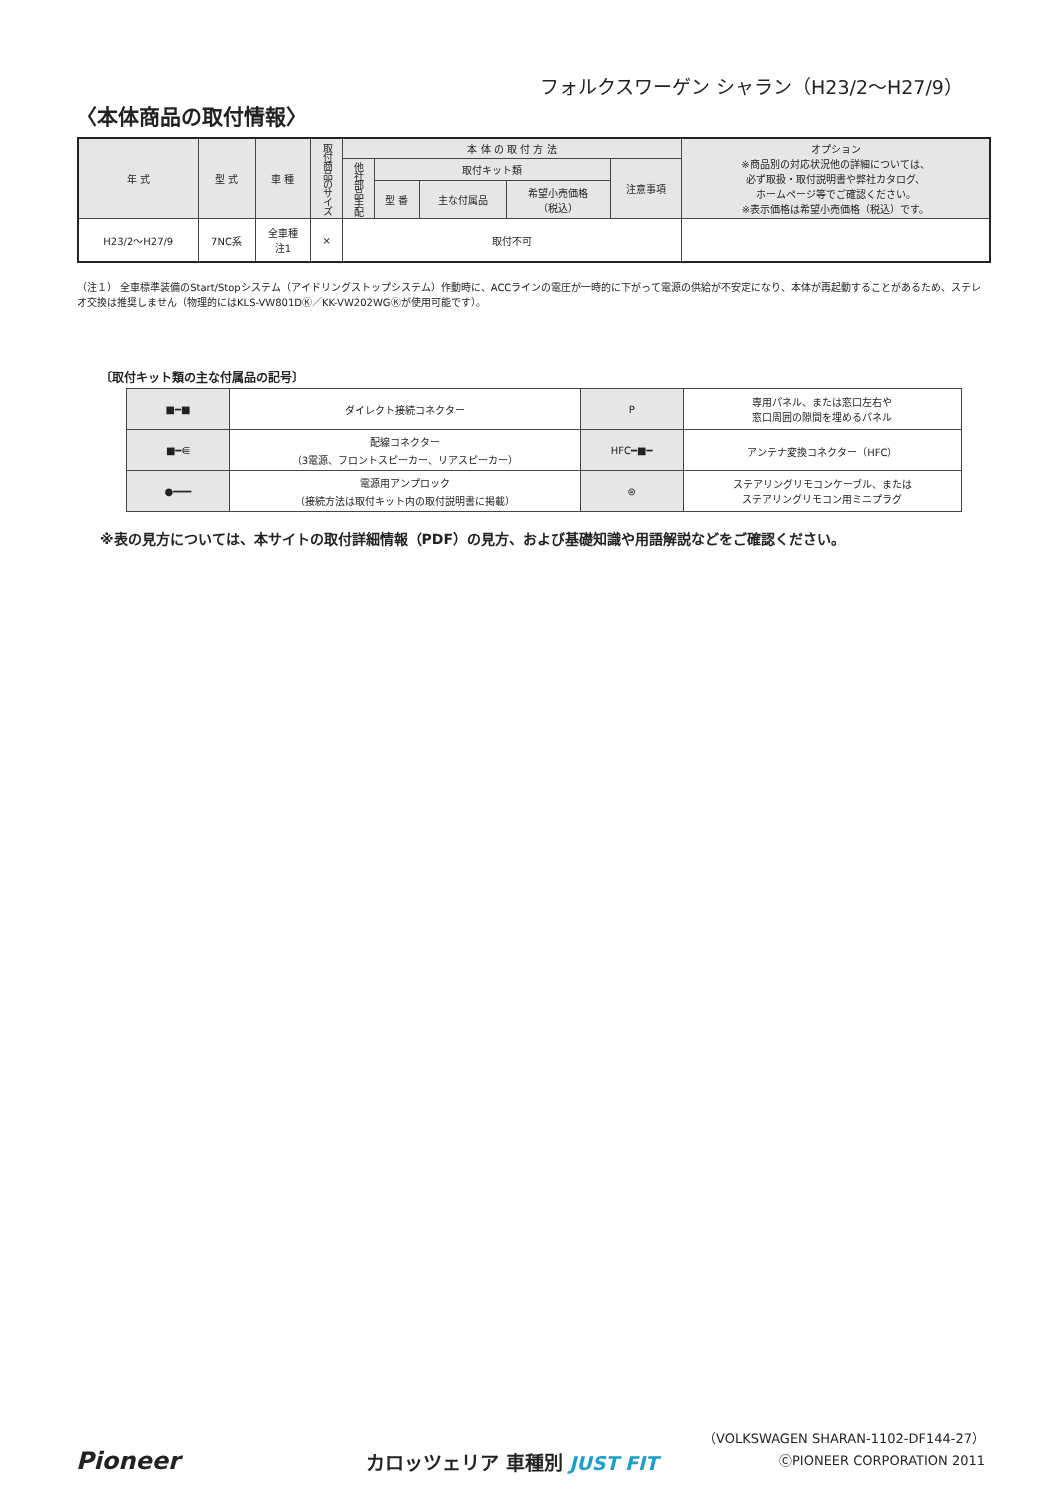フォルクスワーゲン シャラン（H23/2〜H27/9）
〈本体商品の取付情報〉
| 年 式 | 型 式 | 車 種 | 取付商品のサイズ | 本 体 の 取 付 方 法 | | | | | オプション ※商品別の対応状況他の詳細については、 必ず取扱・取付説明書や弊社カタログ、 ホームページ等でご確認ください。 ※表示価格は希望小売価格（税込）です。 |
| --- | --- | --- | --- | --- | --- | --- | --- | --- | --- |
| | | | | 他社部品手配 | 取付キット類 | | | 注意事項 | |
| | | | | | 型 番 | 主な付属品 | 希望小売価格 （税込） | | |
| H23/2〜H27/9 | 7NC系 | 全車種 注1 | × | 取付不可 | | | | | |
（注１） 全車標準装備のStart/Stopシステム（アイドリングストップシステム）作動時に、ACCラインの電圧が一時的に下がって電源の供給が不安定になり、本体が再起動することがあるため、ステレオ交換は推奨しません（物理的にはKLS-VW801DⓀ／KK-VW202WGⓀが使用可能です）。
〔取付キット類の主な付属品の記号〕
| ■━■ | ダイレクト接続コネクター | P | 専用パネル、または窓口左右や 窓口周囲の隙間を埋めるパネル |
| ■━⋹ | 配線コネクター （3電源、フロントスピーカー、リアスピーカー） | HFC━■━ | アンテナ変換コネクター（HFC） |
| ●━━━ | 電源用アンプロック （接続方法は取付キット内の取付説明書に掲載） | ⊜ | ステアリングリモコンケーブル、または ステアリングリモコン用ミニプラグ |
※表の見方については、本サイトの取付詳細情報（PDF）の見方、および基礎知識や用語解説などをご確認ください。
Pioneer カロッツェリア 車種別 JUST FIT
（VOLKSWAGEN SHARAN-1102-DF144-27）
ⒸPIONEER CORPORATION 2011